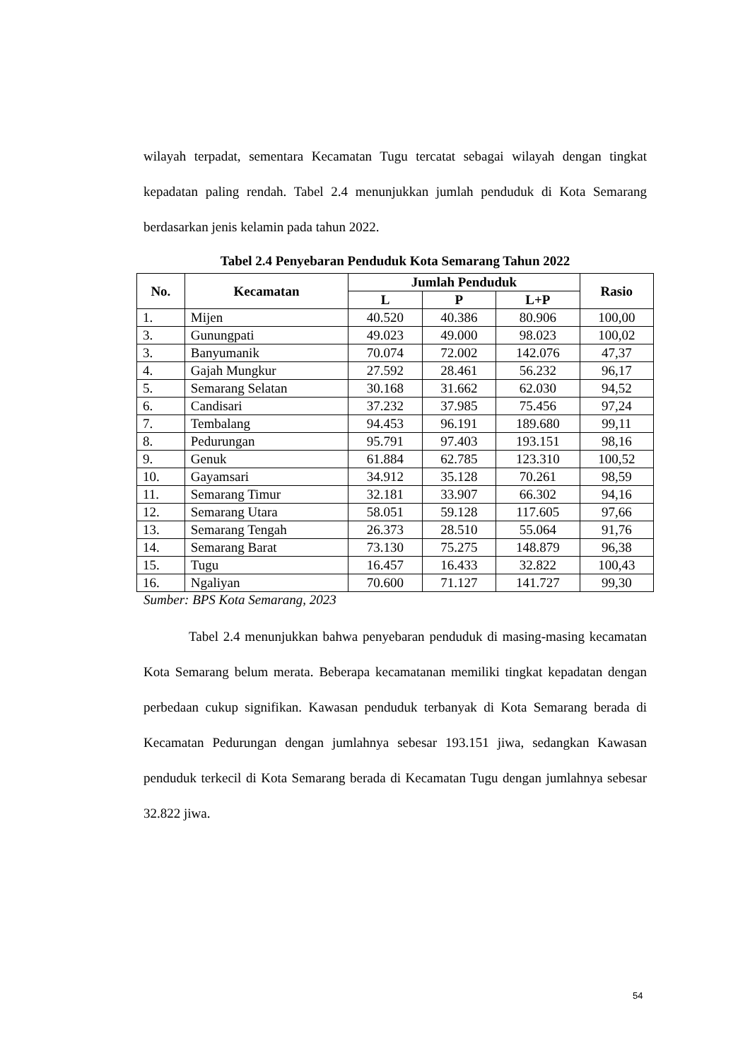wilayah terpadat, sementara Kecamatan Tugu tercatat sebagai wilayah dengan tingkat kepadatan paling rendah. Tabel 2.4 menunjukkan jumlah penduduk di Kota Semarang berdasarkan jenis kelamin pada tahun 2022.
Tabel 2.4 Penyebaran Penduduk Kota Semarang Tahun 2022
| No. | Kecamatan | Jumlah Penduduk | | | Rasio |
| --- | --- | --- | --- | --- | --- |
| | | L | P | L+P | |
| 1. | Mijen | 40.520 | 40.386 | 80.906 | 100,00 |
| 3. | Gunungpati | 49.023 | 49.000 | 98.023 | 100,02 |
| 3. | Banyumanik | 70.074 | 72.002 | 142.076 | 47,37 |
| 4. | Gajah Mungkur | 27.592 | 28.461 | 56.232 | 96,17 |
| 5. | Semarang Selatan | 30.168 | 31.662 | 62.030 | 94,52 |
| 6. | Candisari | 37.232 | 37.985 | 75.456 | 97,24 |
| 7. | Tembalang | 94.453 | 96.191 | 189.680 | 99,11 |
| 8. | Pedurungan | 95.791 | 97.403 | 193.151 | 98,16 |
| 9. | Genuk | 61.884 | 62.785 | 123.310 | 100,52 |
| 10. | Gayamsari | 34.912 | 35.128 | 70.261 | 98,59 |
| 11. | Semarang Timur | 32.181 | 33.907 | 66.302 | 94,16 |
| 12. | Semarang Utara | 58.051 | 59.128 | 117.605 | 97,66 |
| 13. | Semarang Tengah | 26.373 | 28.510 | 55.064 | 91,76 |
| 14. | Semarang Barat | 73.130 | 75.275 | 148.879 | 96,38 |
| 15. | Tugu | 16.457 | 16.433 | 32.822 | 100,43 |
| 16. | Ngaliyan | 70.600 | 71.127 | 141.727 | 99,30 |
Sumber: BPS Kota Semarang, 2023
Tabel 2.4 menunjukkan bahwa penyebaran penduduk di masing-masing kecamatan Kota Semarang belum merata. Beberapa kecamatanan memiliki tingkat kepadatan dengan perbedaan cukup signifikan. Kawasan penduduk terbanyak di Kota Semarang berada di Kecamatan Pedurungan dengan jumlahnya sebesar 193.151 jiwa, sedangkan Kawasan penduduk terkecil di Kota Semarang berada di Kecamatan Tugu dengan jumlahnya sebesar 32.822 jiwa.
54